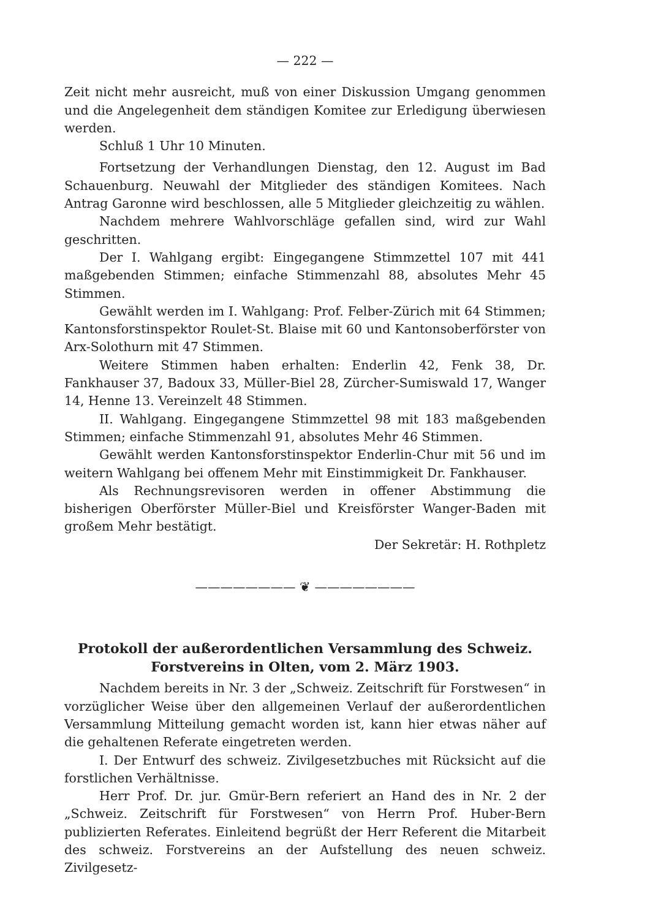— 222 —
Zeit nicht mehr ausreicht, muß von einer Diskussion Umgang genommen und die Angelegenheit dem ständigen Komitee zur Erledigung überwiesen werden.
Schluß 1 Uhr 10 Minuten.
Fortsetzung der Verhandlungen Dienstag, den 12. August im Bad Schauenburg. Neuwahl der Mitglieder des ständigen Komitees. Nach Antrag Garonne wird beschlossen, alle 5 Mitglieder gleichzeitig zu wählen.
Nachdem mehrere Wahlvorschläge gefallen sind, wird zur Wahl geschritten.
Der I. Wahlgang ergibt: Eingegangene Stimmzettel 107 mit 441 maßgebenden Stimmen; einfache Stimmenzahl 88, absolutes Mehr 45 Stimmen.
Gewählt werden im I. Wahlgang: Prof. Felber-Zürich mit 64 Stimmen; Kantonsforstinspektor Roulet-St. Blaise mit 60 und Kantonsoberförster von Arx-Solothurn mit 47 Stimmen.
Weitere Stimmen haben erhalten: Enderlin 42, Fenk 38, Dr. Fankhauser 37, Badoux 33, Müller-Biel 28, Zürcher-Sumiswald 17, Wanger 14, Henne 13. Vereinzelt 48 Stimmen.
II. Wahlgang. Eingegangene Stimmzettel 98 mit 183 maßgebenden Stimmen; einfache Stimmenzahl 91, absolutes Mehr 46 Stimmen.
Gewählt werden Kantonsforstinspektor Enderlin-Chur mit 56 und im weitern Wahlgang bei offenem Mehr mit Einstimmigkeit Dr. Fankhauser.
Als Rechnungsrevisoren werden in offener Abstimmung die bisherigen Oberförster Müller-Biel und Kreisförster Wanger-Baden mit großem Mehr bestätigt.
Der Sekretär: H. Rothpletz
———————— ❦ ————————
Protokoll der außerordentlichen Versammlung des Schweiz. Forstvereins in Olten, vom 2. März 1903.
Nachdem bereits in Nr. 3 der „Schweiz. Zeitschrift für Forstwesen“ in vorzüglicher Weise über den allgemeinen Verlauf der außerordentlichen Versammlung Mitteilung gemacht worden ist, kann hier etwas näher auf die gehaltenen Referate eingetreten werden.
I. Der Entwurf des schweiz. Zivilgesetzbuches mit Rücksicht auf die forstlichen Verhältnisse.
Herr Prof. Dr. jur. Gmür-Bern referiert an Hand des in Nr. 2 der „Schweiz. Zeitschrift für Forstwesen“ von Herrn Prof. Huber-Bern publizierten Referates. Einleitend begrüßt der Herr Referent die Mitarbeit des schweiz. Forstvereins an der Aufstellung des neuen schweiz. Zivilgesetz-